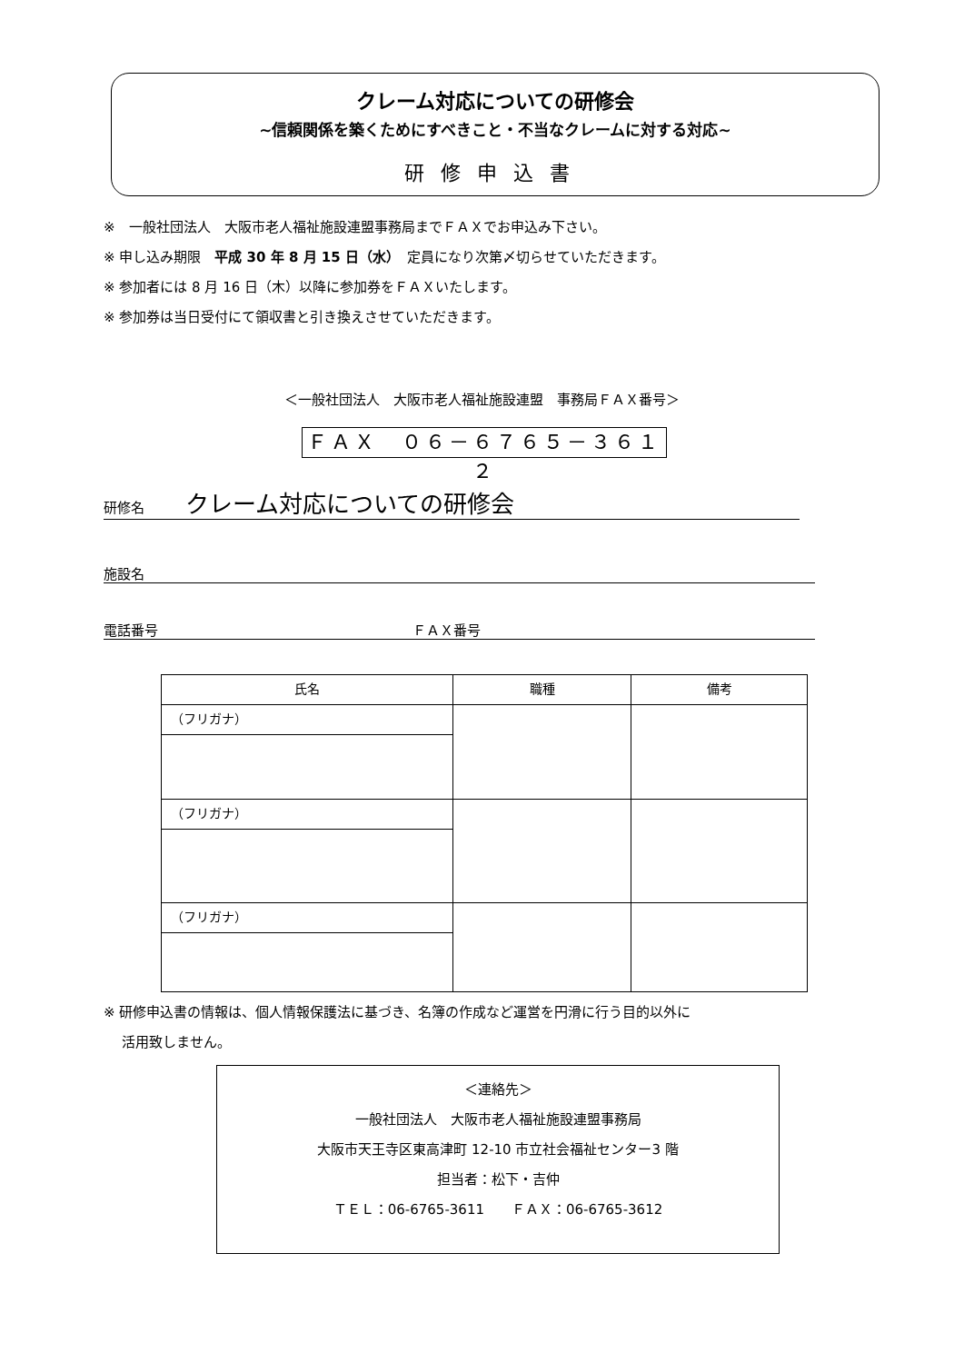クレーム対応についての研修会
~信頼関係を築くためにすべきこと・不当なクレームに対する対応~
研修申込書
※　一般社団法人　大阪市老人福祉施設連盟事務局までＦＡＸでお申込み下さい。
※ 申し込み期限　平成 30 年 8 月 15 日（水）　定員になり次第〆切らせていただきます。
※ 参加者には 8 月 16 日（木）以降に参加券をＦＡＸいたします。
※ 参加券は当日受付にて領収書と引き換えさせていただきます。
＜一般社団法人　大阪市老人福祉施設連盟　事務局ＦＡＸ番号＞
ＦＡＸ　０６－６７６５－３６１２
研修名　　　クレーム対応についての研修会
施設名
電話番号 ＦＡＸ番号
| 氏名 | 職種 | 備考 |
| --- | --- | --- |
| （フリガナ） | | |
| （フリガナ） | | |
| （フリガナ） | | |
※ 研修申込書の情報は、個人情報保護法に基づき、名簿の作成など運営を円滑に行う目的以外に
　 活用致しません。
＜連絡先＞
一般社団法人　大阪市老人福祉施設連盟事務局
大阪市天王寺区東高津町 12-10 市立社会福祉センター3 階
担当者：松下・吉仲
ＴＥＬ：06-6765-3611　　ＦＡＸ：06-6765-3612